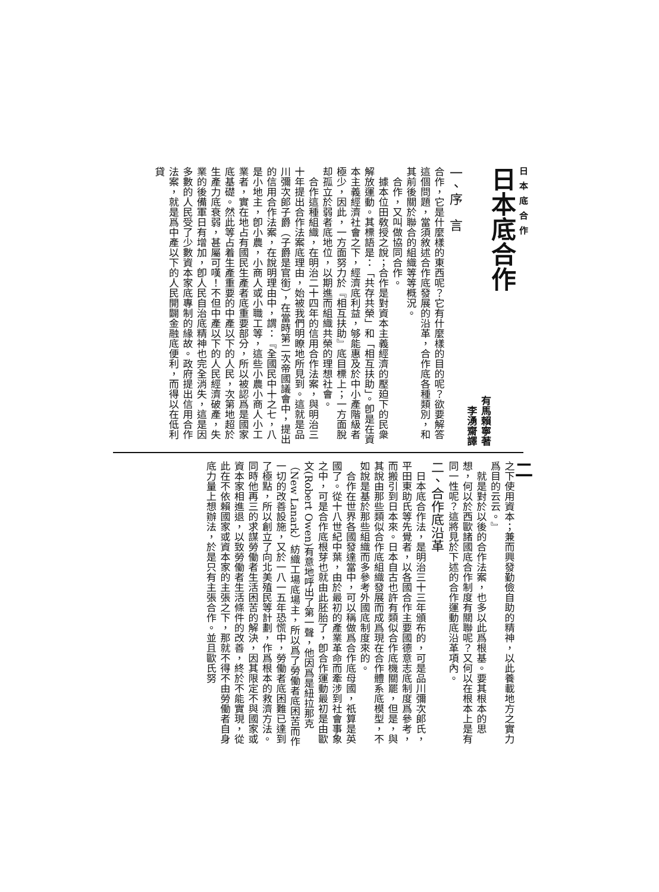日本底合作
日本底合作
有馬賴寧著
李湧齋譯
一、序　言
合作，它是什麼樣的東西呢？它有什麼樣的目的呢？欲要解答這個問題，當須敘述合作底發展的沿革，合作底各種類別，和其前後關於聯合的組織等等概況。
　合作，又叫做協同合作。
　據本位田敎授之說；合作是對資本主義經濟的壓廹下的民衆解放運動。其標語是：「共存共榮」和「相互扶助」。卽是在資本主義經濟社會之下，經濟底利益，够能惠及於中小產階級者極少，因此，一方面努力於『相互扶助』底目標上；一方面脫却孤立於弱者底地位，以期進而組織共榮的理想社會。
　合作這種組織，在明治二十四年的信用合作法案，與明治三十年提出合作法案底理由，始被我們明瞭地所見到。這就是品川彌次郎子爵（子爵是官銜），在當時第二次帝國議會中，提出的信用合作法案，在說明理由中，謂：『全國民中十之七，八是小地主，卽小農，小商人或小職工等，這些小農小商人小工業者，實在地占有國民生產者底重要部分，所以被認爲是國家底基礎。然此等占着生產重要的中產以下的人民，次第地超於生產力底衰弱，甚屬可嘆！不但中產以下的人民經濟破產，失業的後備軍日有增加，卽人民自治底精神也完全消失，這是因多數的人民受了少數資本家底專制的緣故。政府提出信用合作法案，就是爲中產以下的人民開闢金融底便利，而得以在低利貸
二
之下使用資本；兼而興發勤儉自助的精神，以此養載地方之實力爲目的云云。』
　就是對於以後的合作法案，也多以此爲根基。要其根本的思想，何以於西歐諸國底合作制度有關聯呢？又何以在根本上是有同一性呢？這將見於下述的合作運動底沿革項內。
二、合作底沿革
　日本底合作法，是明治三十三年頒布的，可是品川彌次郎氏，平田東助氏等先覺者，以各國合作主要國德意志底制度爲參考，而搬引到日本來。日本自古也許有類似合作底機關罷，但是，與其說由那些類似合作底組織發展而成爲現在合作體系底模型，不如說是基於那些組織而多參考外國底制度來的。
　合作在世界各國發達當中，可以稱做爲合作底母國，祇算是英國了。從十八世紀中葉，由於最初的產業革命而牽涉到社會事象之中，可是合作底根芽也就由此胚胎了，卽合作運動最初是由歐文(Robert Owen)有意地呼出了第一聲，他因爲是紐拉那克（New Lanark）紡織工場底場主，所以爲了勞働者底困苦而作一切的改善設施，又於一八一五年恐慌中，勞働者底困難已達到了極點，所以創立了向北美殖民等計劃，作爲根本的救濟方法。同時他再三的求謀勞働者生活困苦的解決，因其限定不與國家或資本家相進退，以致勞働者生活條件的改善，終於不能實現，從此在不依賴國家或資本家的主張之下，那就不得不由勞働者自身底力量上想辦法，於是只有主張合作。並且歐氏努